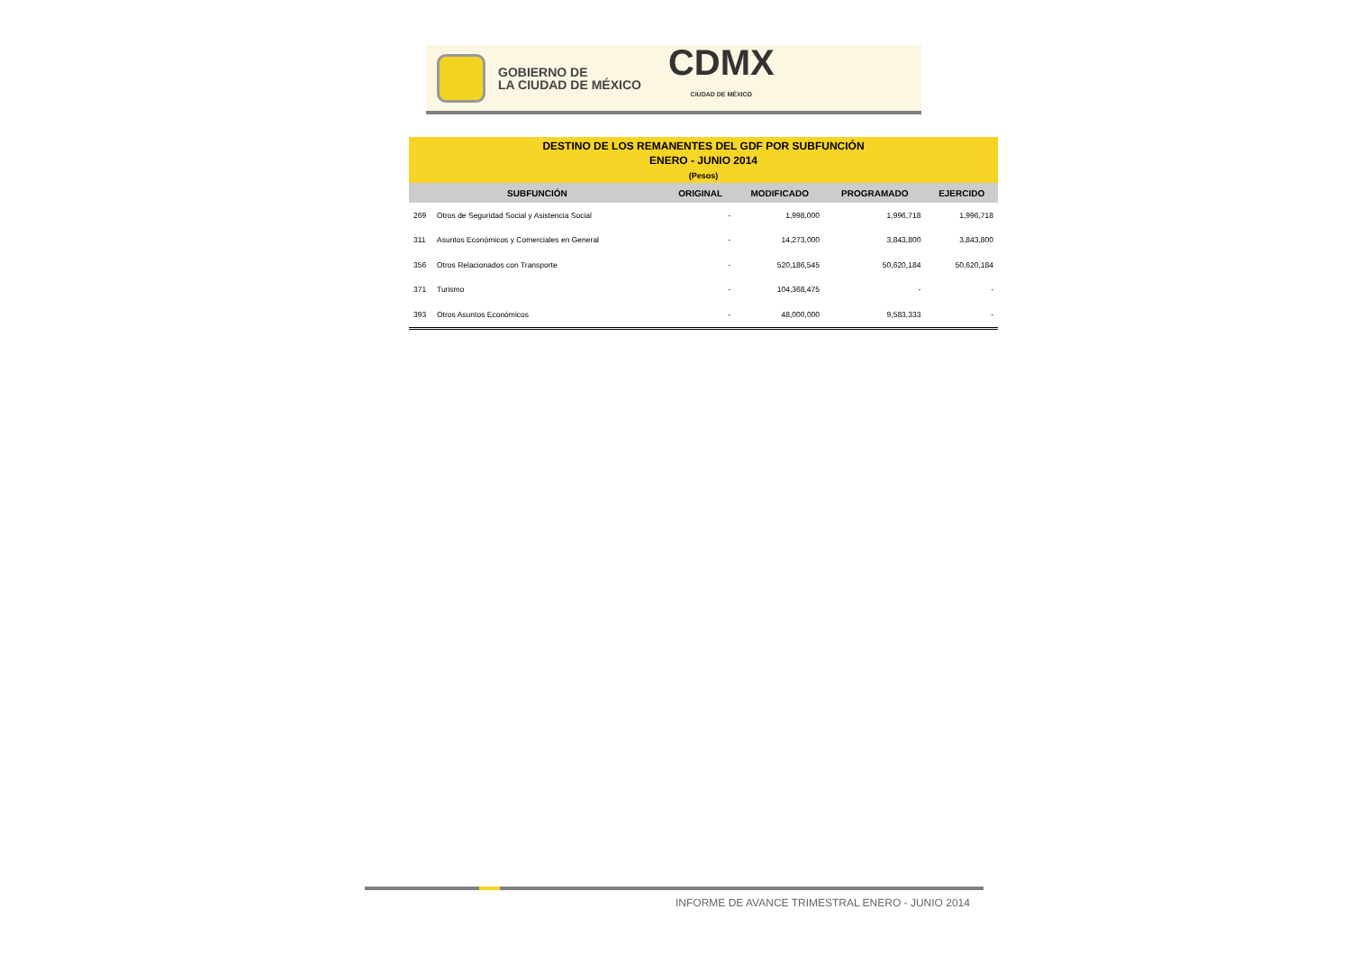GOBIERNO DE
LA CIUDAD DE MÉXICO
CDMX
CIUDAD DE MÉXICO
DESTINO DE LOS REMANENTES DEL GDF POR SUBFUNCIÓN
ENERO - JUNIO 2014
(Pesos)
| SUBFUNCIÓN | | ORIGINAL | MODIFICADO | PROGRAMADO | EJERCIDO |
| --- | --- | --- | --- | --- | --- |
| 269 | Otros de Seguridad Social y Asistencia Social | - | 1,998,000 | 1,996,718 | 1,996,718 |
| 311 | Asuntos Económicos y Comerciales en General | - | 14,273,000 | 3,843,800 | 3,843,800 |
| 356 | Otros Relacionados con Transporte | - | 520,186,545 | 50,620,184 | 50,620,184 |
| 371 | Turismo | - | 104,368,475 | - | - |
| 393 | Otros Asuntos Económicos | - | 48,000,000 | 9,583,333 | - |
INFORME DE AVANCE TRIMESTRAL ENERO - JUNIO 2014